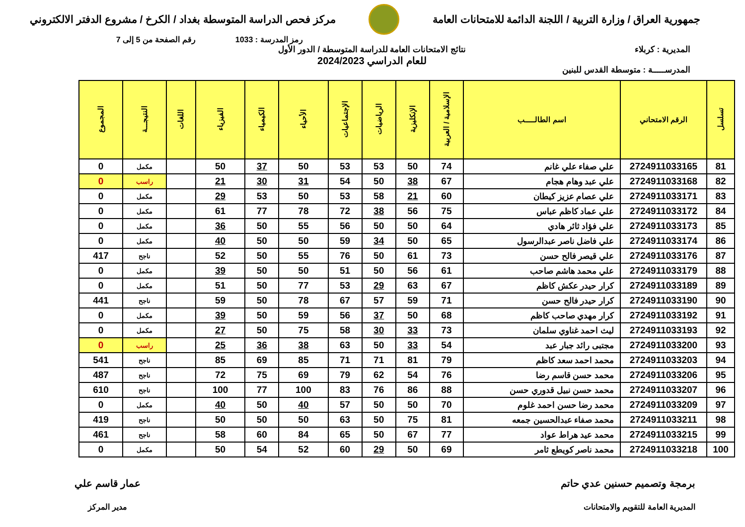جمهورية العراق / وزارة التربية / اللجنة الدائمة للامتحانات العامة
مركز فحص الدراسة المتوسطة بغداد / الكرخ / مشروع الدفتر الالكتروني
رمز المدرسة : 1033 رقم الصفحة من 5 إلى 7
المديرية : كربلاء
المدرســـــة : متوسطة القدس للبنين
نتائج الامتحانات العامة للدراسة المتوسطة / الدور الأول
للعام الدراسي 2024/2023
| تسلسل | الرقم الامتحاني | اسم الطالـــــب | الإسلامية / العربية | الإنكليزية | الرياضيات | الإجتماعيات | الأحياء | الكيمياء | الفيزياء | اللغات | النتيجـــة | المجموع |
| --- | --- | --- | --- | --- | --- | --- | --- | --- | --- | --- | --- | --- |
| 81 | 2724911033165 | علي صفاء علي غانم | 74 | 50 | 53 | 53 | 50 | 37 | 50 | | مكمل | 0 |
| 82 | 2724911033168 | علي عبد وهام هجام | 67 | 38 | 50 | 54 | 31 | 30 | 21 | | راسب | 0 |
| 83 | 2724911033171 | علي عصام عزيز كيطان | 60 | 21 | 58 | 53 | 50 | 53 | 29 | | مكمل | 0 |
| 84 | 2724911033172 | علي عماد كاظم عباس | 75 | 56 | 38 | 72 | 78 | 77 | 61 | | مكمل | 0 |
| 85 | 2724911033173 | علي فؤاد ثائر هادي | 64 | 50 | 50 | 56 | 55 | 50 | 36 | | مكمل | 0 |
| 86 | 2724911033174 | علي فاضل ناصر عبدالرسول | 65 | 50 | 34 | 59 | 50 | 50 | 40 | | مكمل | 0 |
| 87 | 2724911033176 | علي قيصر فالح حسن | 73 | 61 | 50 | 76 | 55 | 50 | 52 | | ناجح | 417 |
| 88 | 2724911033179 | علي محمد هاشم صاحب | 61 | 56 | 50 | 51 | 50 | 50 | 39 | | مكمل | 0 |
| 89 | 2724911033189 | كرار حيدر عكش كاظم | 67 | 63 | 29 | 53 | 77 | 50 | 51 | | مكمل | 0 |
| 90 | 2724911033190 | كرار حيدر فالح حسن | 71 | 59 | 57 | 67 | 78 | 50 | 59 | | ناجح | 441 |
| 91 | 2724911033192 | كرار مهدي صاحب كاظم | 68 | 50 | 37 | 56 | 59 | 50 | 39 | | مكمل | 0 |
| 92 | 2724911033193 | ليث احمد غناوي سلمان | 73 | 33 | 30 | 58 | 75 | 50 | 27 | | مكمل | 0 |
| 93 | 2724911033200 | مجتبى رائد جبار عبد | 54 | 33 | 50 | 63 | 38 | 36 | 25 | | راسب | 0 |
| 94 | 2724911033203 | محمد احمد سعد كاظم | 79 | 81 | 71 | 71 | 85 | 69 | 85 | | ناجح | 541 |
| 95 | 2724911033206 | محمد حسن قاسم رضا | 76 | 54 | 62 | 79 | 69 | 75 | 72 | | ناجح | 487 |
| 96 | 2724911033207 | محمد حسن نبيل قدوري حسن | 88 | 86 | 76 | 83 | 100 | 77 | 100 | | ناجح | 610 |
| 97 | 2724911033209 | محمد رضا حسن احمد غلوم | 70 | 50 | 50 | 57 | 40 | 50 | 40 | | مكمل | 0 |
| 98 | 2724911033211 | محمد صفاء عبدالحسين جمعه | 81 | 75 | 50 | 63 | 50 | 50 | 50 | | ناجح | 419 |
| 99 | 2724911033215 | محمد عيد هراط عواد | 77 | 67 | 50 | 65 | 84 | 60 | 58 | | ناجح | 461 |
| 100 | 2724911033218 | محمد ناصر كويطع ثامر | 69 | 50 | 29 | 60 | 52 | 54 | 50 | | مكمل | 0 |
برمجة وتصميم حسنين عدي حاتم
المديرية العامة للتقويم والامتحانات
عمار قاسم علي
مدير المركز